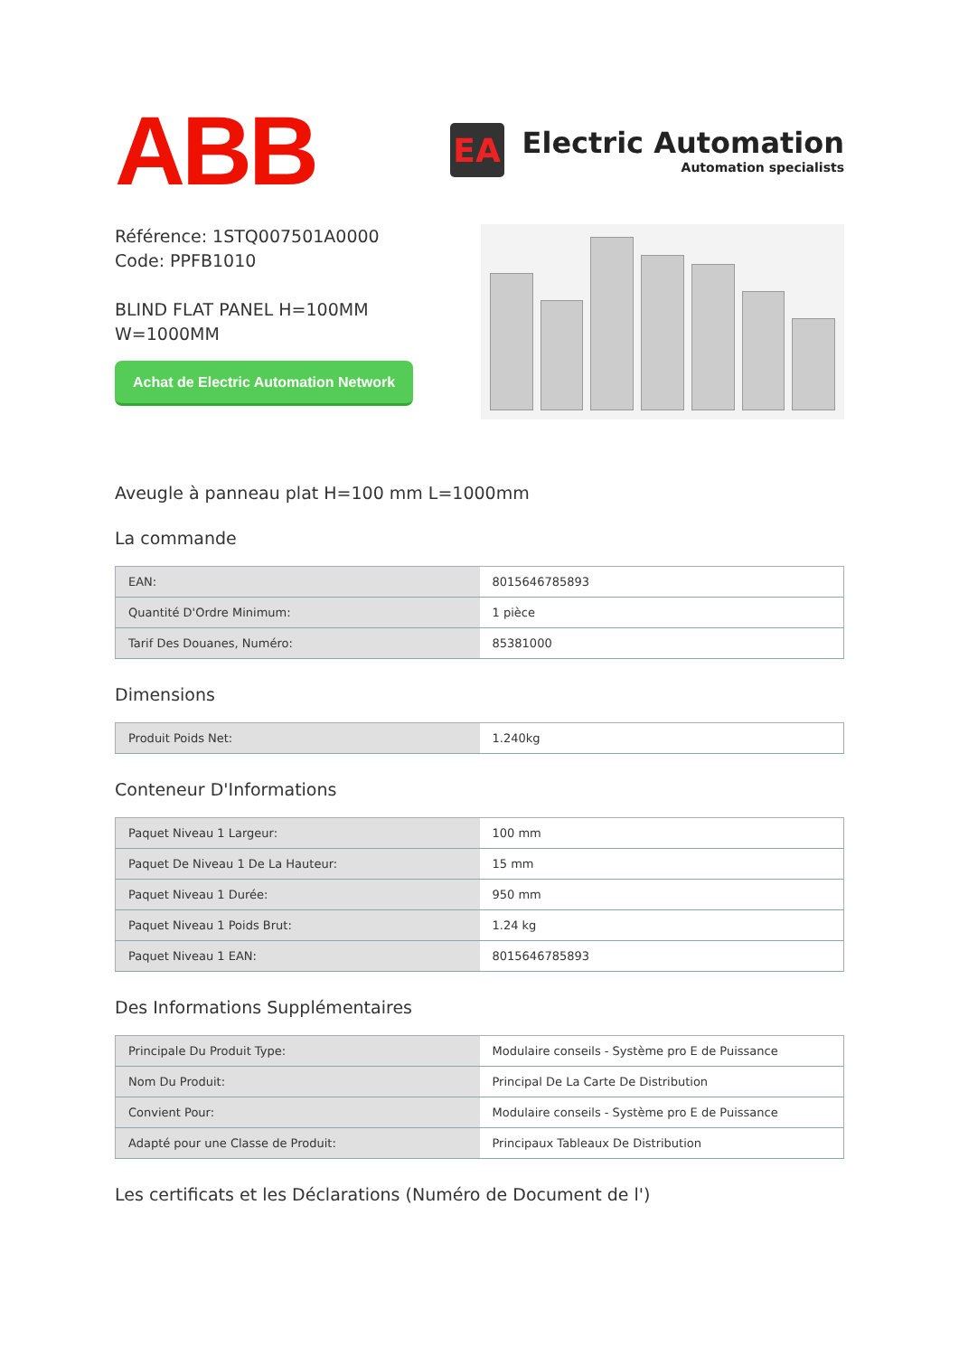ABB
EA
Electric Automation
Automation specialists
Référence: 1STQ007501A0000
Code: PPFB1010
BLIND FLAT PANEL H=100MM
W=1000MM
Achat de Electric Automation Network
Aveugle à panneau plat H=100 mm L=1000mm
La commande
| EAN: | 8015646785893 |
| Quantité D'Ordre Minimum: | 1 pièce |
| Tarif Des Douanes, Numéro: | 85381000 |
Dimensions
| Produit Poids Net: | 1.240kg |
Conteneur D'Informations
| Paquet Niveau 1 Largeur: | 100 mm |
| Paquet De Niveau 1 De La Hauteur: | 15 mm |
| Paquet Niveau 1 Durée: | 950 mm |
| Paquet Niveau 1 Poids Brut: | 1.24 kg |
| Paquet Niveau 1 EAN: | 8015646785893 |
Des Informations Supplémentaires
| Principale Du Produit Type: | Modulaire conseils - Système pro E de Puissance |
| Nom Du Produit: | Principal De La Carte De Distribution |
| Convient Pour: | Modulaire conseils - Système pro E de Puissance |
| Adapté pour une Classe de Produit: | Principaux Tableaux De Distribution |
Les certificats et les Déclarations (Numéro de Document de l')